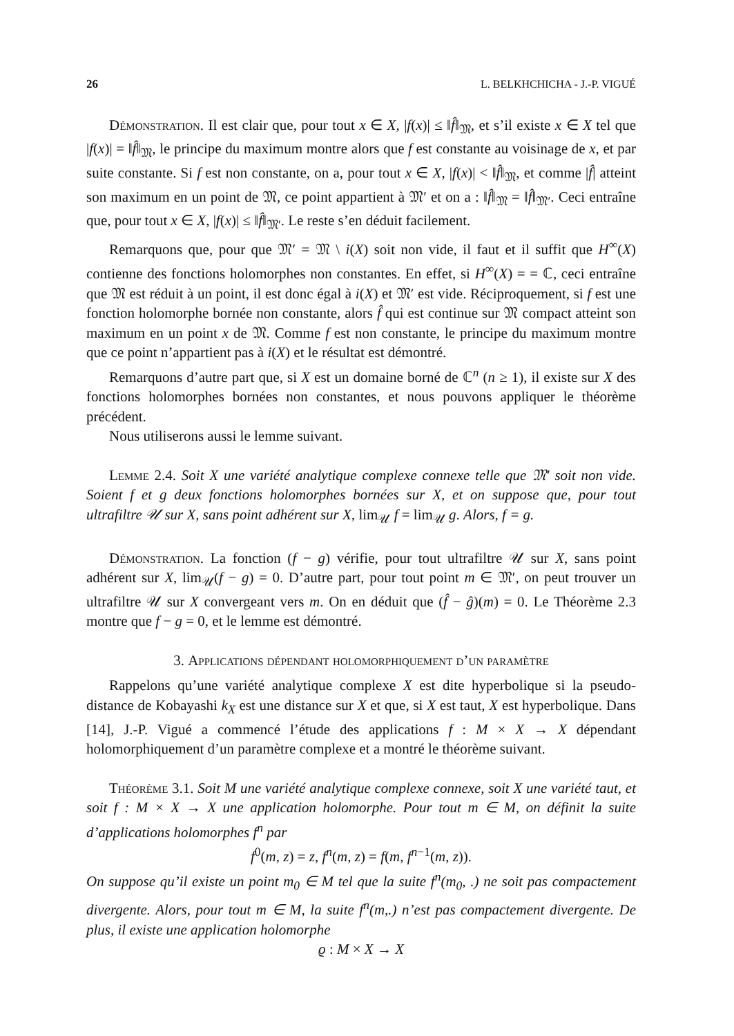26 L. BELKHCHICHA - J.-P. VIGUÉ
Démonstration. Il est clair que, pour tout x ∈ X, |f(x)| ≤ ‖f̂‖<sub>𝔐</sub>, et s’il existe x ∈ X tel que |f(x)| = ‖f̂‖<sub>𝔐</sub>, le principe du maximum montre alors que f est constante au voisinage de x, et par suite constante. Si f est non constante, on a, pour tout x ∈ X, |f(x)| < ‖f̂‖<sub>𝔐</sub>, et comme |f̂| atteint son maximum en un point de 𝔐, ce point appartient à 𝔐′ et on a : ‖f̂‖<sub>𝔐</sub> = ‖f̂‖<sub>𝔐′</sub>. Ceci entraîne que, pour tout x ∈ X, |f(x)| ≤ ‖f̂‖<sub>𝔐′</sub>. Le reste s’en déduit facilement.
Remarquons que, pour que 𝔐′ = 𝔐 \ i(X) soit non vide, il faut et il suffit que H<sup>∞</sup>(X) contienne des fonctions holomorphes non constantes. En effet, si H<sup>∞</sup>(X) = = ℂ, ceci entraîne que 𝔐 est réduit à un point, il est donc égal à i(X) et 𝔐′ est vide. Réciproquement, si f est une fonction holomorphe bornée non constante, alors f̂ qui est continue sur 𝔐 compact atteint son maximum en un point x de 𝔐. Comme f est non constante, le principe du maximum montre que ce point n’appartient pas à i(X) et le résultat est démontré.
Remarquons d’autre part que, si X est un domaine borné de ℂ<sup>n</sup> (n ≥ 1), il existe sur X des fonctions holomorphes bornées non constantes, et nous pouvons appliquer le théorème précédent.
Nous utiliserons aussi le lemme suivant.
Lemme 2.4. Soit X une variété analytique complexe connexe telle que 𝔐′ soit non vide. Soient f et g deux fonctions holomorphes bornées sur X, et on suppose que, pour tout ultrafiltre 𝒰 sur X, sans point adhérent sur X, lim<sub>𝒰</sub> f = lim<sub>𝒰</sub> g. Alors, f = g.
Démonstration. La fonction (f − g) vérifie, pour tout ultrafiltre 𝒰 sur X, sans point adhérent sur X, lim<sub>𝒰</sub>(f − g) = 0. D’autre part, pour tout point m ∈ 𝔐′, on peut trouver un ultrafiltre 𝒰 sur X convergeant vers m. On en déduit que (f̂ − ĝ)(m) = 0. Le Théorème 2.3 montre que f − g = 0, et le lemme est démontré.
3. Applications dépendant holomorphiquement d’un paramètre
Rappelons qu’une variété analytique complexe X est dite hyperbolique si la pseudo-distance de Kobayashi k<sub>X</sub> est une distance sur X et que, si X est taut, X est hyperbolique. Dans [14], J.-P. Vigué a commencé l’étude des applications f : M × X → X dépendant holomorphiquement d’un paramètre complexe et a montré le théorème suivant.
Théorème 3.1. Soit M une variété analytique complexe connexe, soit X une variété taut, et soit f : M × X → X une application holomorphe. Pour tout m ∈ M, on définit la suite d’applications holomorphes f<sup>n</sup> par
f<sup>0</sup>(m, z) = z, f<sup>n</sup>(m, z) = f(m, f<sup>n−1</sup>(m, z)).
On suppose qu’il existe un point m<sub>0</sub> ∈ M tel que la suite f<sup>n</sup>(m<sub>0</sub>, .) ne soit pas compactement divergente. Alors, pour tout m ∈ M, la suite f<sup>n</sup>(m,.) n’est pas compactement divergente. De plus, il existe une application holomorphe
ϱ : M × X → X